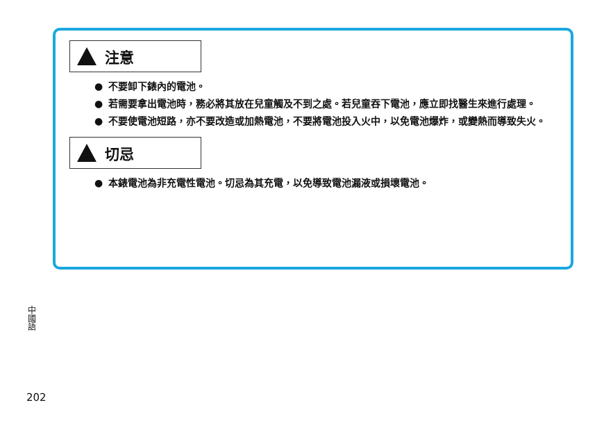注意
● 不要卸下錶內的電池。
● 若需要拿出電池時，務必將其放在兒童觸及不到之處。若兒童吞下電池，應立即找醫生來進行處理。
● 不要使電池短路，亦不要改造或加熱電池，不要將電池投入火中，以免電池爆炸，或變熱而導致失火。
切忌
● 本錶電池為非充電性電池。切忌為其充電，以免導致電池漏液或損壞電池。
中國語
202